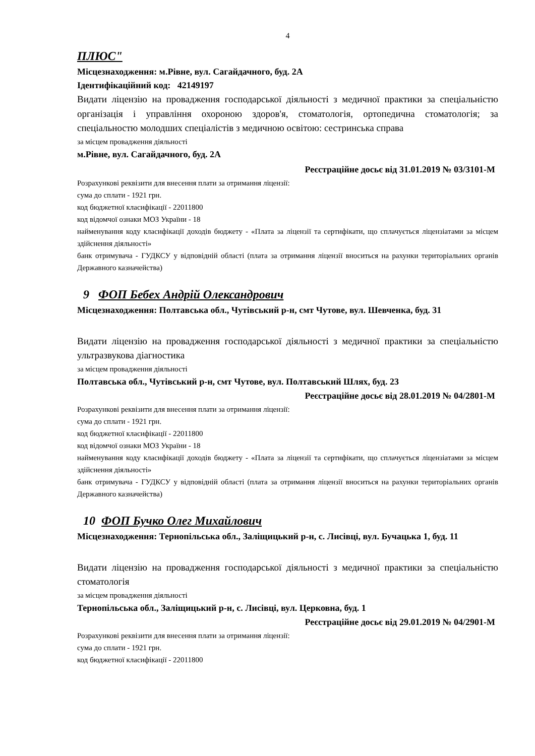4
ПЛЮС"
Місцезнаходження: м.Рівне, вул. Сагайдачного, буд. 2А
Ідентифікаційний код: 42149197
Видати ліцензію на провадження господарської діяльності з медичної практики за спеціальністю організація і управління охороною здоров'я, стоматологія, ортопедична стоматологія; за спеціальностю молодших спеціалістів з медичною освітою: сестринська справа
за місцем провадження діяльності
м.Рівне, вул. Сагайдачного, буд. 2А
Реєстраційне досьє від 31.01.2019 № 03/3101-М
Розрахункові реквізити для внесення плати за отримання ліцензії:
сума до сплати - 1921 грн.
код бюджетної класифікації - 22011800
код відомчої ознаки МОЗ України - 18
найменування коду класифікації доходів бюджету - «Плата за ліцензії та сертифікати, що сплачується ліцензіатами за місцем здійснення діяльності»
банк отримувача - ГУДКСУ у відповідній області (плата за отримання ліцензії вноситься на рахунки територіальних органів Державного казначейства)
9 ФОП Бебех Андрій Олександрович
Місцезнаходження: Полтавська обл., Чутівський р-н, смт Чутове, вул. Шевченка, буд. 31
Видати ліцензію на провадження господарської діяльності з медичної практики за спеціальністю ультразвукова діагностика
за місцем провадження діяльності
Полтавська обл., Чутівський р-н, смт Чутове, вул. Полтавський Шлях, буд. 23
Реєстраційне досьє від 28.01.2019 № 04/2801-М
Розрахункові реквізити для внесення плати за отримання ліцензії:
сума до сплати - 1921 грн.
код бюджетної класифікації - 22011800
код відомчої ознаки МОЗ України - 18
найменування коду класифікації доходів бюджету - «Плата за ліцензії та сертифікати, що сплачується ліцензіатами за місцем здійснення діяльності»
банк отримувача - ГУДКСУ у відповідній області (плата за отримання ліцензії вноситься на рахунки територіальних органів Державного казначейства)
10 ФОП Бучко Олег Михайлович
Місцезнаходження: Тернопільська обл., Заліщицький р-н, с. Лисівці, вул. Бучацька 1, буд. 11
Видати ліцензію на провадження господарської діяльності з медичної практики за спеціальністю стоматологія
за місцем провадження діяльності
Тернопільська обл., Заліщицький р-н, с. Лисівці, вул. Церковна, буд. 1
Реєстраційне досьє від 29.01.2019 № 04/2901-М
Розрахункові реквізити для внесення плати за отримання ліцензії:
сума до сплати - 1921 грн.
код бюджетної класифікації - 22011800